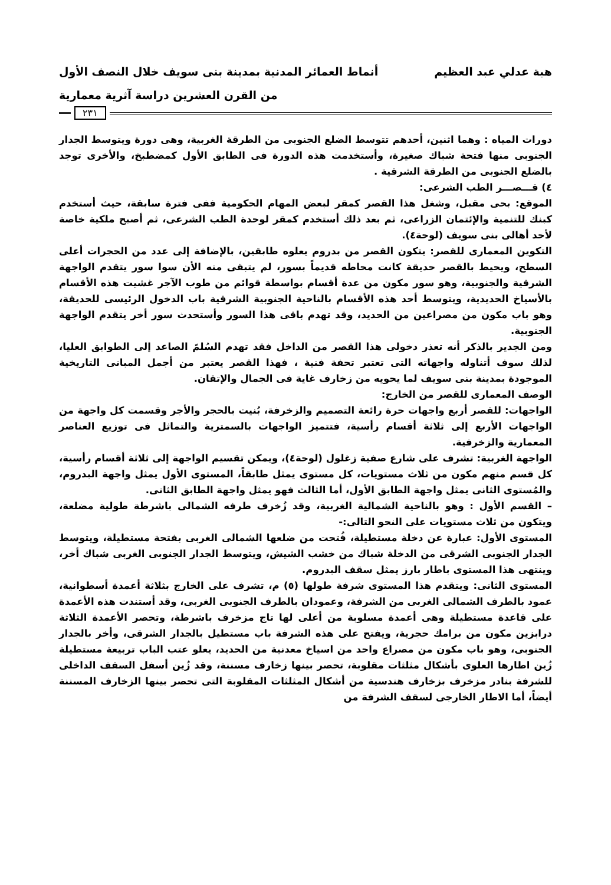هبة عدلي عبد العظيم أنماط العمائر المدنية بمدينة بنى سويف خلال النصف الأول
من القرن العشرين دراسة آثرية معمارية
٢٣١
دورات المياه : وهما اثنين، أحدهم تتوسط الضلع الجنوبى من الطرقة الغربية، وهى دورة ويتوسط الجدار الجنوبى منها فتحة شباك صغيرة، وأستخدمت هذه الدورة فى الطابق الأول كمضطبخ، والأخرى توجد بالضلع الجنوبى من الطرقة الشرقية .
٤) قـــصـــر الطب الشرعى:
الموقع: بحى مقبل، وشغل هذا القصر كمقر لبعض المهام الحكومية ففى فترة سابقة، حيث أستخدم كبنك للتنمية والإئتمان الزراعى، ثم بعد ذلك أستخدم كمقر لوحدة الطب الشرعى، ثم أصبح ملكية خاصة لأحد أهالى بنى سويف (لوحة٤).
التكوين المعمارى للقصر: يتكون القصر من بدروم يعلوه طابقين، بالإضافة إلى عدد من الحجرات أعلى السطح، ويحيط بالقصر حديقة كانت محاطه قديماً بسور، لم يتبقى منه الأن سوا سور يتقدم الواجهة الشرقية والجنوبية، وهو سور مكون من عدة أقسام بواسطة قوائم من طوب الآجر غشيت هذه الأقسام بالأسياخ الحديدية، ويتوسط أحد هذه الأقسام بالناحية الجنوبية الشرقية باب الدخول الرئيسى للحديقة، وهو باب مكون من مصراعين من الحديد، وقد تهدم باقى هذا السور وأستحدث سور أخر يتقدم الواجهة الجنوبية.
ومن الجدير بالذكر أنه تعذر دخولى هذا القصر من الداخل فقد تهدم السُلمً الصاعد إلى الطوابق العليا، لذلك سوف أتناوله واجهاته التى تعتبر تحفة فنية ، فهذا القصر يعتبر من أجمل المبانى التاريخية الموجودة بمدينة بنى سويف لما يحويه من زخارف غاية فى الجمال والإتقان.
الوصف المعمارى للقصر من الخارج:
الواجهات: للقصر أربع واجهات حرة رائعة التصميم والزخرفة، بُنيت بالحجر والأجر وقسمت كل واجهة من الواجهات الأربع إلى ثلاثة أقسام رأسية، فتتميز الواجهات بالسمترية والتماثل فى توزيع العناصر المعمارية والزخرفية.
الواجهة الغربية: تشرف على شارع صفية زغلول (لوحة٤)، ويمكن تقسيم الواجهة إلى ثلاثة أقسام رأسية، كل قسم منهم مكون من ثلاث مستويات، كل مستوى يمثل طابقاً، المستوى الأول يمثل واجهة البدروم، والمُستوى الثانى يمثل واجهة الطابق الأول، أما الثالث فهو يمثل واجهة الطابق الثانى.
– القسم الأول : وهو بالناحية الشمالية الغربية، وقد زُخرف طرفه الشمالى باشرطة طولية مضلعة، ويتكون من ثلاث مستويات على النحو التالى:-
المستوى الأول: عبارة عن دخلة مستطيلة، فُتحت من ضلعها الشمالى الغربى بفتحة مستطيلة، ويتوسط الجدار الجنوبى الشرقى من الدخلة شباك من خشب الشيش، ويتوسط الجدار الجنوبى الغربى شباك أخر، وينتهى هذا المستوى باطار بارز يمثل سقف البدروم.
المستوى الثانى: ويتقدم هذا المستوى شرفة طولها (٥) م، تشرف على الخارج بثلاثة أعمدة أسطوانية، عمود بالطرف الشمالى الغربى من الشرفة، وعمودان بالطرف الجنوبى الغربى، وقد أستندت هذه الأعمدة على قاعدة مستطيلة وهى أعمدة مسلوبة من أعلى لها تاج مزخرف باشرطة، وتحصر الأعمدة الثلاثة درابزين مكون من برامك حجرية، ويفتح على هذه الشرفة باب مستطيل بالجدار الشرقى، وأخر بالجدار الجنوبى، وهو باب مكون من مصراع واحد من اسياخ معدنية من الحديد، يعلو عتب الباب تربيعة مستطيلة زُين اطارها العلوى بأشكال مثلثات مقلوبة، تحصر بينها زخارف مسننة، وقد زُين أسفل السقف الداخلى للشرفة بنادر مزخرف بزخارف هندسية من أشكال المثلثات المقلوبة التى تحصر بينها الزخارف المسننة أيضاً، أما الاطار الخارجى لسقف الشرفة من